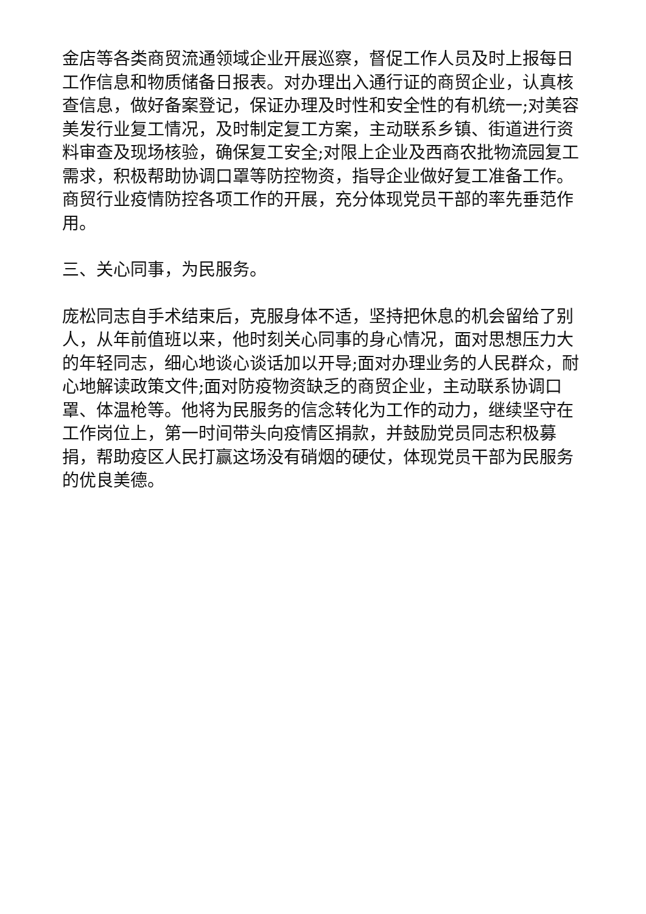金店等各类商贸流通领域企业开展巡察，督促工作人员及时上报每日工作信息和物质储备日报表。对办理出入通行证的商贸企业，认真核查信息，做好备案登记，保证办理及时性和安全性的有机统一;对美容美发行业复工情况，及时制定复工方案，主动联系乡镇、街道进行资料审查及现场核验，确保复工安全;对限上企业及西商农批物流园复工需求，积极帮助协调口罩等防控物资，指导企业做好复工准备工作。商贸行业疫情防控各项工作的开展，充分体现党员干部的率先垂范作用。
三、关心同事，为民服务。
庞松同志自手术结束后，克服身体不适，坚持把休息的机会留给了别人，从年前值班以来，他时刻关心同事的身心情况，面对思想压力大的年轻同志，细心地谈心谈话加以开导;面对办理业务的人民群众，耐心地解读政策文件;面对防疫物资缺乏的商贸企业，主动联系协调口罩、体温枪等。他将为民服务的信念转化为工作的动力，继续坚守在工作岗位上，第一时间带头向疫情区捐款，并鼓励党员同志积极募捐，帮助疫区人民打赢这场没有硝烟的硬仗，体现党员干部为民服务的优良美德。